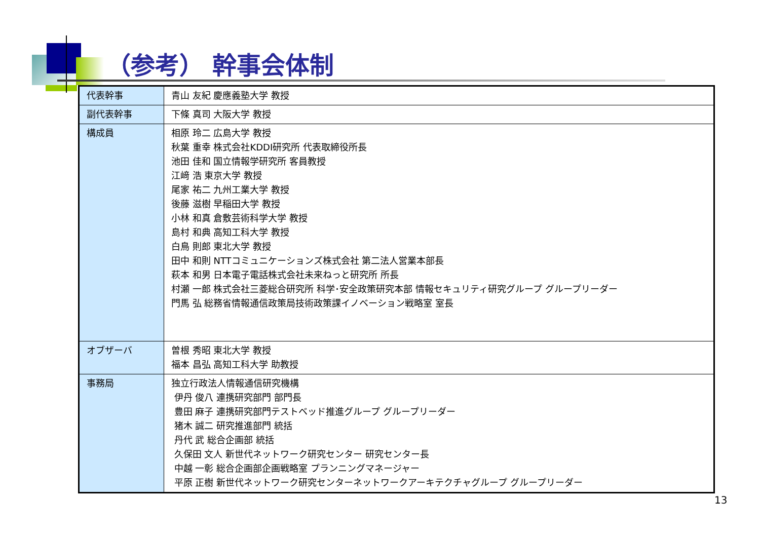（参考） 幹事会体制
| 代表幹事 | 青山 友紀 慶應義塾大学 教授 |
| 副代表幹事 | 下條 真司 大阪大学 教授 |
| 構成員 | 相原 玲二 広島大学 教授 秋葉 重幸 株式会社KDDI研究所 代表取締役所長 池田 佳和 国立情報学研究所 客員教授 江﨑 浩 東京大学 教授 尾家 祐二 九州工業大学 教授 後藤 滋樹 早稲田大学 教授 小林 和真 倉敷芸術科学大学 教授 島村 和典 高知工科大学 教授 白鳥 則郎 東北大学 教授 田中 和則 NTTコミュニケーションズ株式会社 第二法人営業本部長 萩本 和男 日本電子電話株式会社未来ねっと研究所 所長 村瀬 一郎 株式会社三菱総合研究所 科学･安全政策研究本部 情報セキュリティ研究グループ グループリーダー 門馬 弘 総務省情報通信政策局技術政策課イノベーション戦略室 室長 |
| オブザーバ | 曽根 秀昭 東北大学 教授 福本 昌弘 高知工科大学 助教授 |
| 事務局 | 独立行政法人情報通信研究機構 伊丹 俊八 連携研究部門 部門長 豊田 麻子 連携研究部門テストベッド推進グループ グループリーダー 猪木 誠二 研究推進部門 統括 丹代 武 総合企画部 統括 久保田 文人 新世代ネットワーク研究センター 研究センター長 中越 一彰 総合企画部企画戦略室 プランニングマネージャー 平原 正樹 新世代ネットワーク研究センターネットワークアーキテクチャグループ グループリーダー |
13